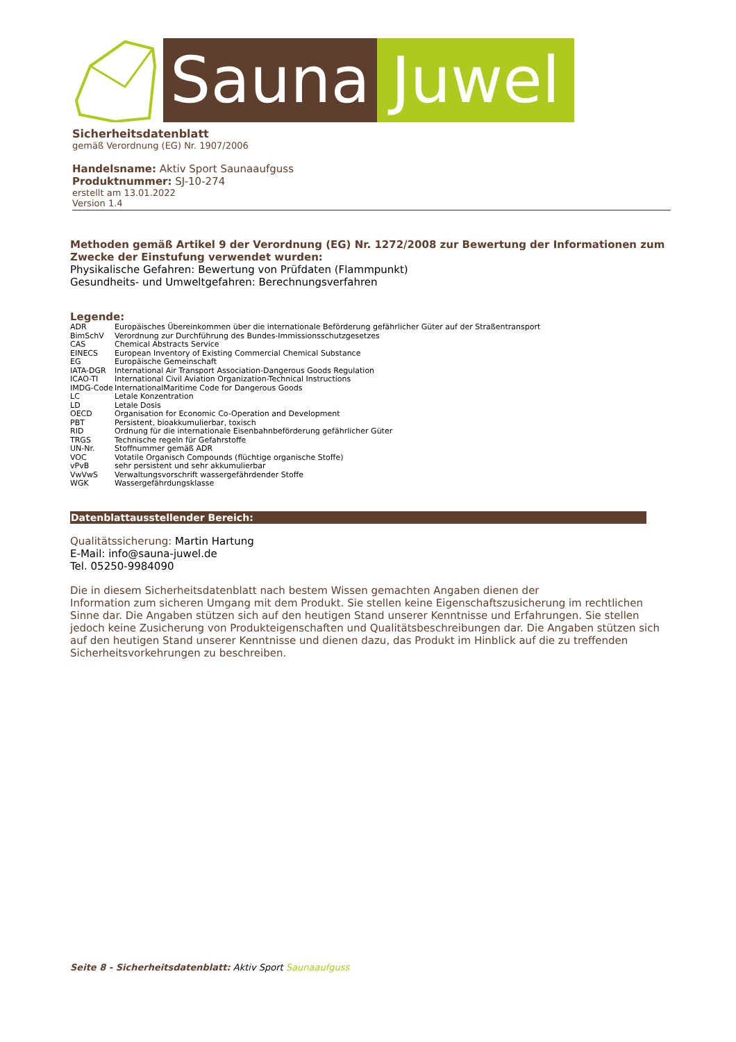Sauna Juwel
Sicherheitsdatenblatt
gemäß Verordnung (EG) Nr. 1907/2006
Handelsname: Aktiv Sport Saunaaufguss
Produktnummer: SJ-10-274
erstellt am 13.01.2022
Version 1.4
Methoden gemäß Artikel 9 der Verordnung (EG) Nr. 1272/2008 zur Bewertung der Informationen zum Zwecke der Einstufung verwendet wurden:
Physikalische Gefahren: Bewertung von Prüfdaten (Flammpunkt)
Gesundheits- und Umweltgefahren: Berechnungsverfahren
Legende:
| ADR | Europäisches Übereinkommen über die internationale Beförderung gefährlicher Güter auf der Straßentransport |
| BimSchV | Verordnung zur Durchführung des Bundes-Immissionsschutzgesetzes |
| CAS | Chemical Abstracts Service |
| EINECS | European Inventory of Existing Commercial Chemical Substance |
| EG | Europäische Gemeinschaft |
| IATA-DGR | International Air Transport Association-Dangerous Goods Regulation |
| ICAO-TI | International Civil Aviation Organization-Technical Instructions |
| IMDG-Code | InternationalMaritime Code for Dangerous Goods |
| LC | Letale Konzentration |
| LD | Letale Dosis |
| OECD | Organisation for Economic Co-Operation and Development |
| PBT | Persistent, bioakkumulierbar, toxisch |
| RID | Ordnung für die internationale Eisenbahnbeförderung gefährlicher Güter |
| TRGS | Technische regeln für Gefahrstoffe |
| UN-Nr. | Stoffnummer gemäß ADR |
| VOC | Votatile Organisch Compounds (flüchtige organische Stoffe) |
| vPvB | sehr persistent und sehr akkumulierbar |
| VwVwS | Verwaltungsvorschrift wassergefährdender Stoffe |
| WGK | Wassergefährdungsklasse |
Datenblattausstellender Bereich:
Qualitätssicherung: Martin Hartung
E-Mail: info@sauna-juwel.de
Tel. 05250-9984090
Die in diesem Sicherheitsdatenblatt nach bestem Wissen gemachten Angaben dienen der
Information zum sicheren Umgang mit dem Produkt. Sie stellen keine Eigenschaftszusicherung im rechtlichen Sinne dar. Die Angaben stützen sich auf den heutigen Stand unserer Kenntnisse und Erfahrungen. Sie stellen jedoch keine Zusicherung von Produkteigenschaften und Qualitätsbeschreibungen dar. Die Angaben stützen sich auf den heutigen Stand unserer Kenntnisse und dienen dazu, das Produkt im Hinblick auf die zu treffenden Sicherheitsvorkehrungen zu beschreiben.
Seite 8 - Sicherheitsdatenblatt: Aktiv Sport Saunaaufguss